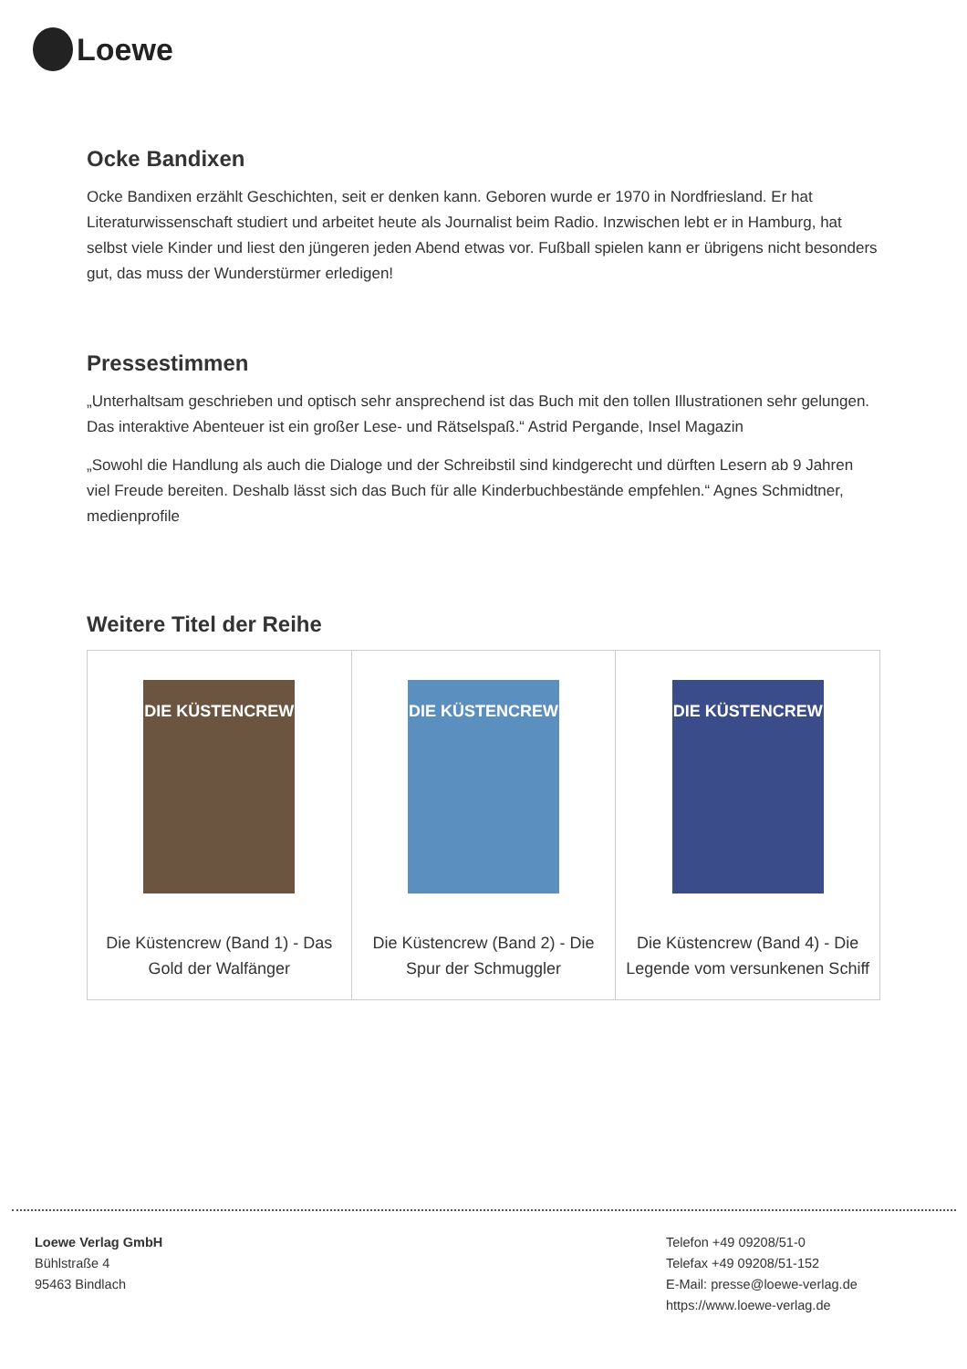Loewe
Ocke Bandixen
Ocke Bandixen erzählt Geschichten, seit er denken kann. Geboren wurde er 1970 in Nordfriesland. Er hat Literaturwissenschaft studiert und arbeitet heute als Journalist beim Radio. Inzwischen lebt er in Hamburg, hat selbst viele Kinder und liest den jüngeren jeden Abend etwas vor. Fußball spielen kann er übrigens nicht besonders gut, das muss der Wunderstürmer erledigen!
Pressestimmen
„Unterhaltsam geschrieben und optisch sehr ansprechend ist das Buch mit den tollen Illustrationen sehr gelungen. Das interaktive Abenteuer ist ein großer Lese- und Rätselspaß.“ Astrid Pergande, Insel Magazin
„Sowohl die Handlung als auch die Dialoge und der Schreibstil sind kindgerecht und dürften Lesern ab 9 Jahren viel Freude bereiten. Deshalb lässt sich das Buch für alle Kinderbuchbestände empfehlen.“ Agnes Schmidtner, medienprofile
Weitere Titel der Reihe
| DIE KÜSTENCREW Die Küstencrew (Band 1) - Das Gold der Walfänger | DIE KÜSTENCREW Die Küstencrew (Band 2) - Die Spur der Schmuggler | DIE KÜSTENCREW Die Küstencrew (Band 4) - Die Legende vom versunkenen Schiff |
Loewe Verlag GmbH
Bühlstraße 4
95463 Bindlach
Telefon +49 09208/51-0
Telefax +49 09208/51-152
E-Mail: presse@loewe-verlag.de
https://www.loewe-verlag.de